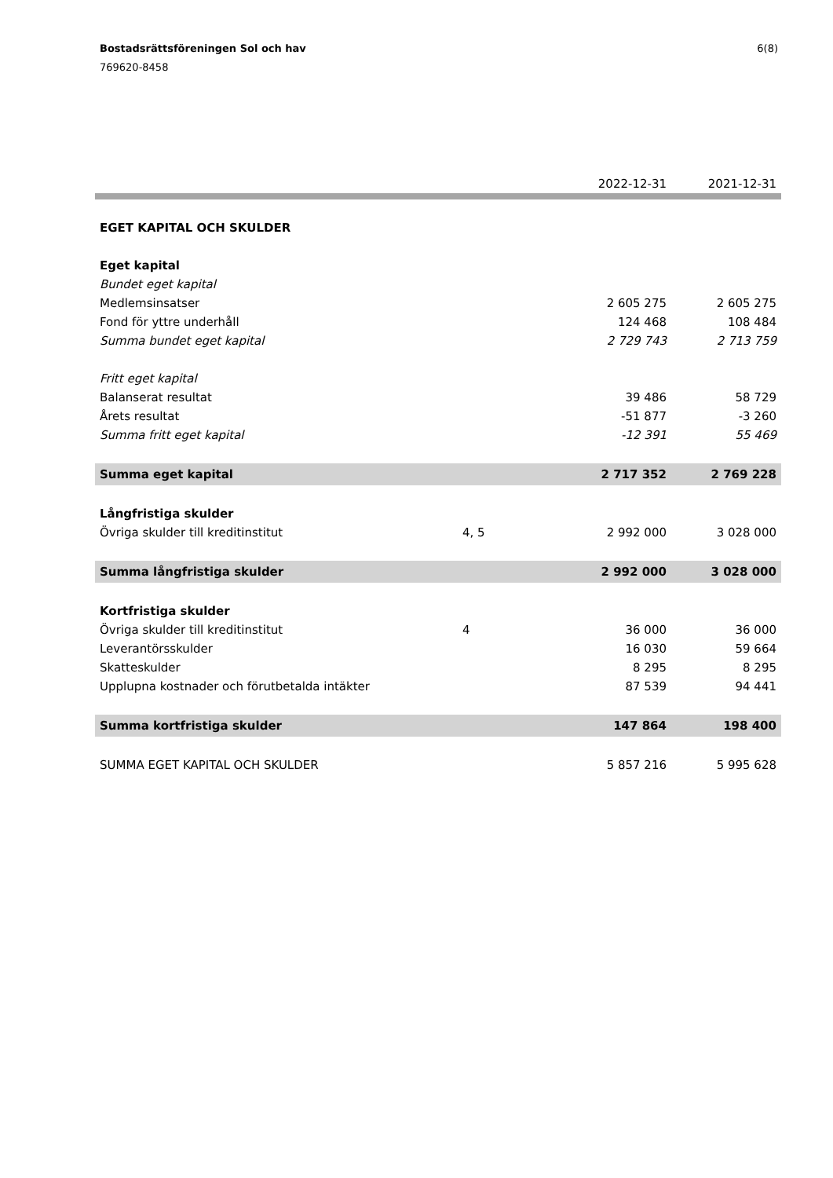6(8) Bostadsrättsföreningen Sol och hav
769620-8458
| | | 2022-12-31 | 2021-12-31 |
| --- | --- | --- | --- |
| EGET KAPITAL OCH SKULDER | | | |
| Eget kapital | | | |
| Bundet eget kapital | | | |
| Medlemsinsatser | | 2 605 275 | 2 605 275 |
| Fond för yttre underhåll | | 124 468 | 108 484 |
| Summa bundet eget kapital | | 2 729 743 | 2 713 759 |
| Fritt eget kapital | | | |
| Balanserat resultat | | 39 486 | 58 729 |
| Årets resultat | | -51 877 | -3 260 |
| Summa fritt eget kapital | | -12 391 | 55 469 |
| Summa eget kapital | | 2 717 352 | 2 769 228 |
| Långfristiga skulder | | | |
| Övriga skulder till kreditinstitut | 4, 5 | 2 992 000 | 3 028 000 |
| Summa långfristiga skulder | | 2 992 000 | 3 028 000 |
| Kortfristiga skulder | | | |
| Övriga skulder till kreditinstitut | 4 | 36 000 | 36 000 |
| Leverantörsskulder | | 16 030 | 59 664 |
| Skatteskulder | | 8 295 | 8 295 |
| Upplupna kostnader och förutbetalda intäkter | | 87 539 | 94 441 |
| Summa kortfristiga skulder | | 147 864 | 198 400 |
| SUMMA EGET KAPITAL OCH SKULDER | | 5 857 216 | 5 995 628 |